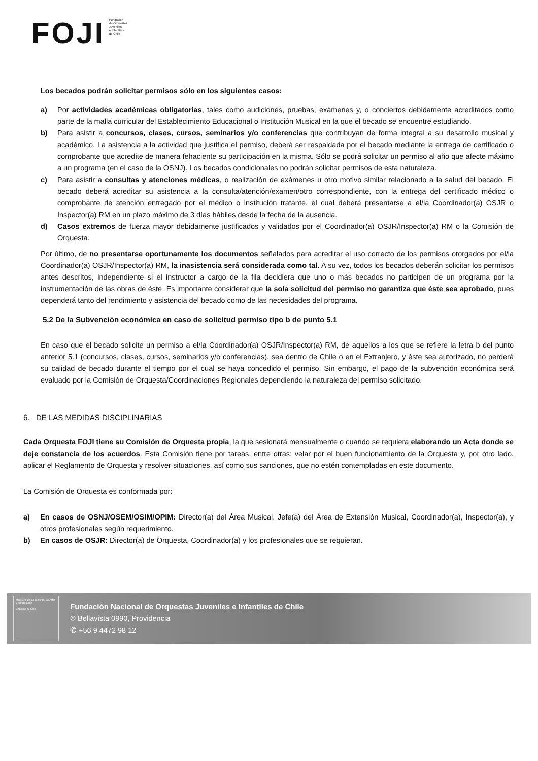FOJI
Fundación
de Orquestas
Juveniles
e Infantiles
de Chile
Los becados podrán solicitar permisos sólo en los siguientes casos:
a) Por actividades académicas obligatorias, tales como audiciones, pruebas, exámenes y, o conciertos debidamente acreditados como parte de la malla curricular del Establecimiento Educacional o Institución Musical en la que el becado se encuentre estudiando.
b) Para asistir a concursos, clases, cursos, seminarios y/o conferencias que contribuyan de forma integral a su desarrollo musical y académico. La asistencia a la actividad que justifica el permiso, deberá ser respaldada por el becado mediante la entrega de certificado o comprobante que acredite de manera fehaciente su participación en la misma. Sólo se podrá solicitar un permiso al año que afecte máximo a un programa (en el caso de la OSNJ). Los becados condicionales no podrán solicitar permisos de esta naturaleza.
c) Para asistir a consultas y atenciones médicas, o realización de exámenes u otro motivo similar relacionado a la salud del becado. El becado deberá acreditar su asistencia a la consulta/atención/examen/otro correspondiente, con la entrega del certificado médico o comprobante de atención entregado por el médico o institución tratante, el cual deberá presentarse a el/la Coordinador(a) OSJR o Inspector(a) RM en un plazo máximo de 3 días hábiles desde la fecha de la ausencia.
d) Casos extremos de fuerza mayor debidamente justificados y validados por el Coordinador(a) OSJR/Inspector(a) RM o la Comisión de Orquesta.
Por último, de no presentarse oportunamente los documentos señalados para acreditar el uso correcto de los permisos otorgados por el/la Coordinador(a) OSJR/Inspector(a) RM, la inasistencia será considerada como tal. A su vez, todos los becados deberán solicitar los permisos antes descritos, independiente si el instructor a cargo de la fila decidiera que uno o más becados no participen de un programa por la instrumentación de las obras de éste. Es importante considerar que la sola solicitud del permiso no garantiza que éste sea aprobado, pues dependerá tanto del rendimiento y asistencia del becado como de las necesidades del programa.
5.2 De la Subvención económica en caso de solicitud permiso tipo b de punto 5.1
En caso que el becado solicite un permiso a el/la Coordinador(a) OSJR/Inspector(a) RM, de aquellos a los que se refiere la letra b del punto anterior 5.1 (concursos, clases, cursos, seminarios y/o conferencias), sea dentro de Chile o en el Extranjero, y éste sea autorizado, no perderá su calidad de becado durante el tiempo por el cual se haya concedido el permiso. Sin embargo, el pago de la subvención económica será evaluado por la Comisión de Orquesta/Coordinaciones Regionales dependiendo la naturaleza del permiso solicitado.
6. DE LAS MEDIDAS DISCIPLINARIAS
Cada Orquesta FOJI tiene su Comisión de Orquesta propia, la que sesionará mensualmente o cuando se requiera elaborando un Acta donde se deje constancia de los acuerdos. Esta Comisión tiene por tareas, entre otras: velar por el buen funcionamiento de la Orquesta y, por otro lado, aplicar el Reglamento de Orquesta y resolver situaciones, así como sus sanciones, que no estén contempladas en este documento.
La Comisión de Orquesta es conformada por:
a) En casos de OSNJ/OSEM/OSIM/OPIM: Director(a) del Área Musical, Jefe(a) del Área de Extensión Musical, Coordinador(a), Inspector(a), y otros profesionales según requerimiento.
b) En casos de OSJR: Director(a) de Orquesta, Coordinador(a) y los profesionales que se requieran.
Ministerio de las Culturas, las Artes y el Patrimonio
Gobierno de Chile
Fundación Nacional de Orquestas Juveniles e Infantiles de Chile
⌾ Bellavista 0990, Providencia
✆ +56 9 4472 98 12